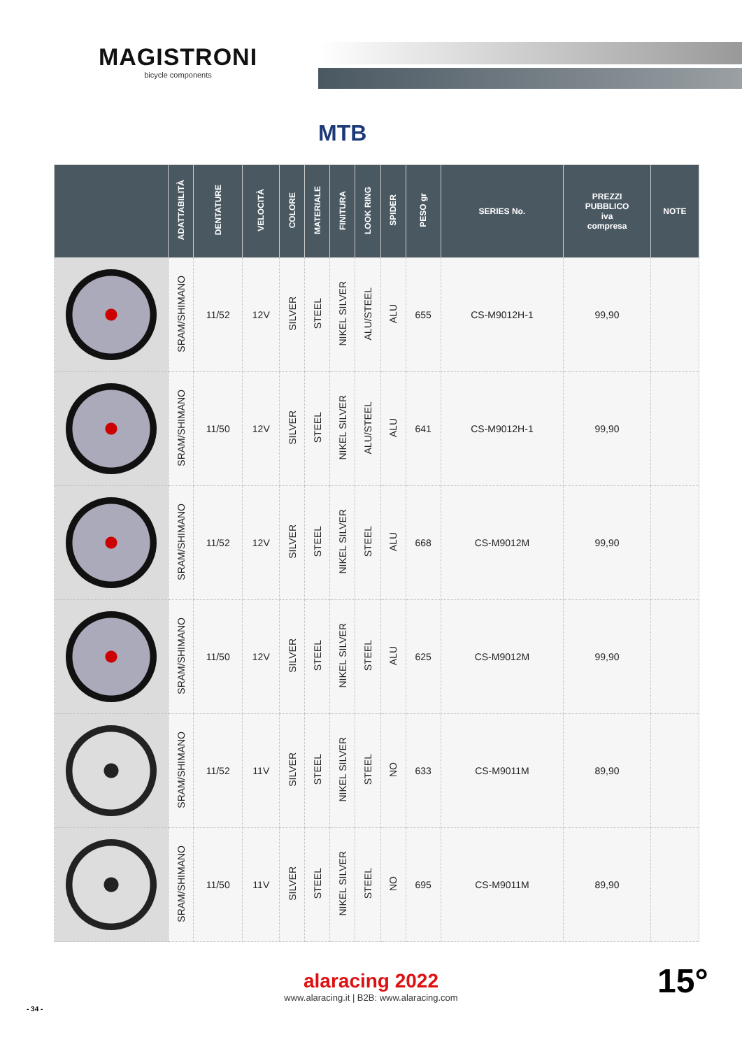MAGISTRONI
bicycle components
MTB
| | ADATTABILITÀ | DENTATURE | VELOCITÀ | COLORE | MATERIALE | FINITURA | LOOK RING | SPIDER | PESO gr | SERIES No. | PREZZI PUBBLICO iva compresa | NOTE |
| --- | --- | --- | --- | --- | --- | --- | --- | --- | --- | --- | --- | --- |
| | SRAM/SHIMANO | 11/52 | 12V | SILVER | STEEL | NIKEL SILVER | ALU/STEEL | ALU | 655 | CS-M9012H-1 | 99,90 | |
| | SRAM/SHIMANO | 11/50 | 12V | SILVER | STEEL | NIKEL SILVER | ALU/STEEL | ALU | 641 | CS-M9012H-1 | 99,90 | |
| | SRAM/SHIMANO | 11/52 | 12V | SILVER | STEEL | NIKEL SILVER | STEEL | ALU | 668 | CS-M9012M | 99,90 | |
| | SRAM/SHIMANO | 11/50 | 12V | SILVER | STEEL | NIKEL SILVER | STEEL | ALU | 625 | CS-M9012M | 99,90 | |
| | SRAM/SHIMANO | 11/52 | 11V | SILVER | STEEL | NIKEL SILVER | STEEL | NO | 633 | CS-M9011M | 89,90 | |
| | SRAM/SHIMANO | 11/50 | 11V | SILVER | STEEL | NIKEL SILVER | STEEL | NO | 695 | CS-M9011M | 89,90 | |
alaracing 2022
www.alaracing.it | B2B: www.alaracing.com
- 34 -
15°